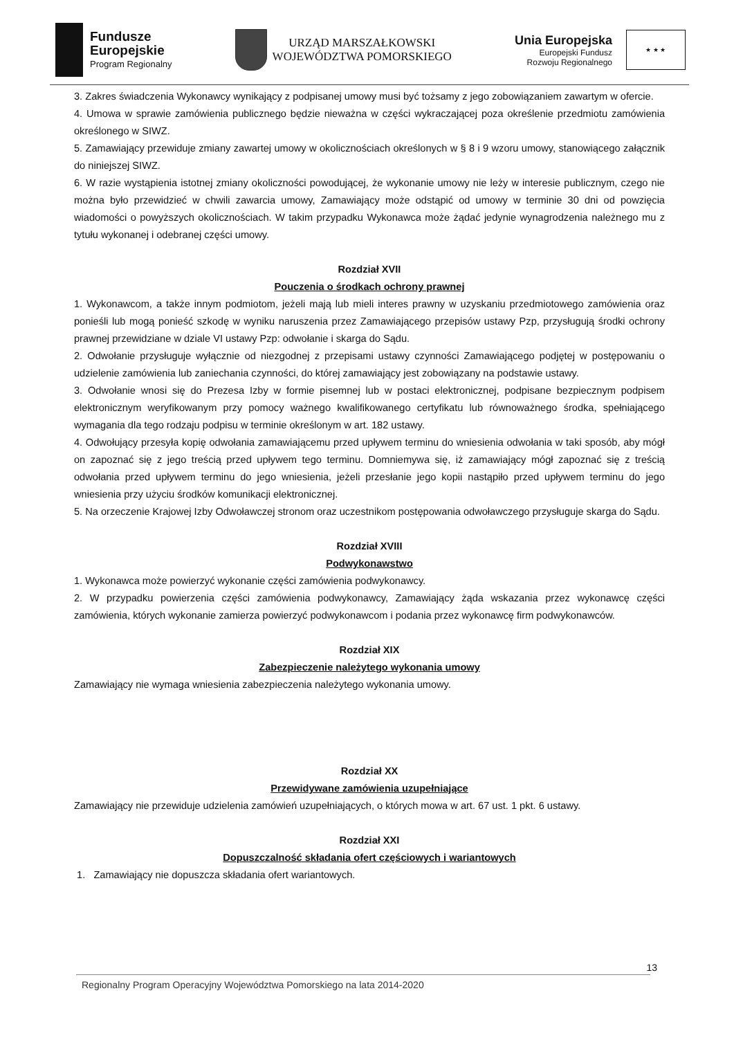Fundusze
Europejskie
Program Regionalny
URZĄD MARSZAŁKOWSKI
WOJEWÓDZTWA POMORSKIEGO
Unia Europejska
Europejski Fundusz
Rozwoju Regionalnego
★ ★ ★
3. Zakres świadczenia Wykonawcy wynikający z podpisanej umowy musi być tożsamy z jego zobowiązaniem zawartym w ofercie.
4. Umowa w sprawie zamówienia publicznego będzie nieważna w części wykraczającej poza określenie przedmiotu zamówienia określonego w SIWZ.
5. Zamawiający przewiduje zmiany zawartej umowy w okolicznościach określonych w § 8 i 9 wzoru umowy, stanowiącego załącznik do niniejszej SIWZ.
6. W razie wystąpienia istotnej zmiany okoliczności powodującej, że wykonanie umowy nie leży w interesie publicznym, czego nie można było przewidzieć w chwili zawarcia umowy, Zamawiający może odstąpić od umowy w terminie 30 dni od powzięcia wiadomości o powyższych okolicznościach. W takim przypadku Wykonawca może żądać jedynie wynagrodzenia należnego mu z tytułu wykonanej i odebranej części umowy.
Rozdział XVII
Pouczenia o środkach ochrony prawnej
1. Wykonawcom, a także innym podmiotom, jeżeli mają lub mieli interes prawny w uzyskaniu przedmiotowego zamówienia oraz ponieśli lub mogą ponieść szkodę w wyniku naruszenia przez Zamawiającego przepisów ustawy Pzp, przysługują środki ochrony prawnej przewidziane w dziale VI ustawy Pzp: odwołanie i skarga do Sądu.
2. Odwołanie przysługuje wyłącznie od niezgodnej z przepisami ustawy czynności Zamawiającego podjętej w postępowaniu o udzielenie zamówienia lub zaniechania czynności, do której zamawiający jest zobowiązany na podstawie ustawy.
3. Odwołanie wnosi się do Prezesa Izby w formie pisemnej lub w postaci elektronicznej, podpisane bezpiecznym podpisem elektronicznym weryfikowanym przy pomocy ważnego kwalifikowanego certyfikatu lub równoważnego środka, spełniającego wymagania dla tego rodzaju podpisu w terminie określonym w art. 182 ustawy.
4. Odwołujący przesyła kopię odwołania zamawiającemu przed upływem terminu do wniesienia odwołania w taki sposób, aby mógł on zapoznać się z jego treścią przed upływem tego terminu. Domniemywa się, iż zamawiający mógł zapoznać się z treścią odwołania przed upływem terminu do jego wniesienia, jeżeli przesłanie jego kopii nastąpiło przed upływem terminu do jego wniesienia przy użyciu środków komunikacji elektronicznej.
5. Na orzeczenie Krajowej Izby Odwoławczej stronom oraz uczestnikom postępowania odwoławczego przysługuje skarga do Sądu.
Rozdział XVIII
Podwykonawstwo
1. Wykonawca może powierzyć wykonanie części zamówienia podwykonawcy.
2. W przypadku powierzenia części zamówienia podwykonawcy, Zamawiający żąda wskazania przez wykonawcę części zamówienia, których wykonanie zamierza powierzyć podwykonawcom i podania przez wykonawcę firm podwykonawców.
Rozdział XIX
Zabezpieczenie należytego wykonania umowy
Zamawiający nie wymaga wniesienia zabezpieczenia należytego wykonania umowy.
Rozdział XX
Przewidywane zamówienia uzupełniające
Zamawiający nie przewiduje udzielenia zamówień uzupełniających, o których mowa w art. 67 ust. 1 pkt. 6 ustawy.
Rozdział XXI
Dopuszczalność składania ofert częściowych i wariantowych
1. Zamawiający nie dopuszcza składania ofert wariantowych.
13
Regionalny Program Operacyjny Województwa Pomorskiego na lata 2014-2020